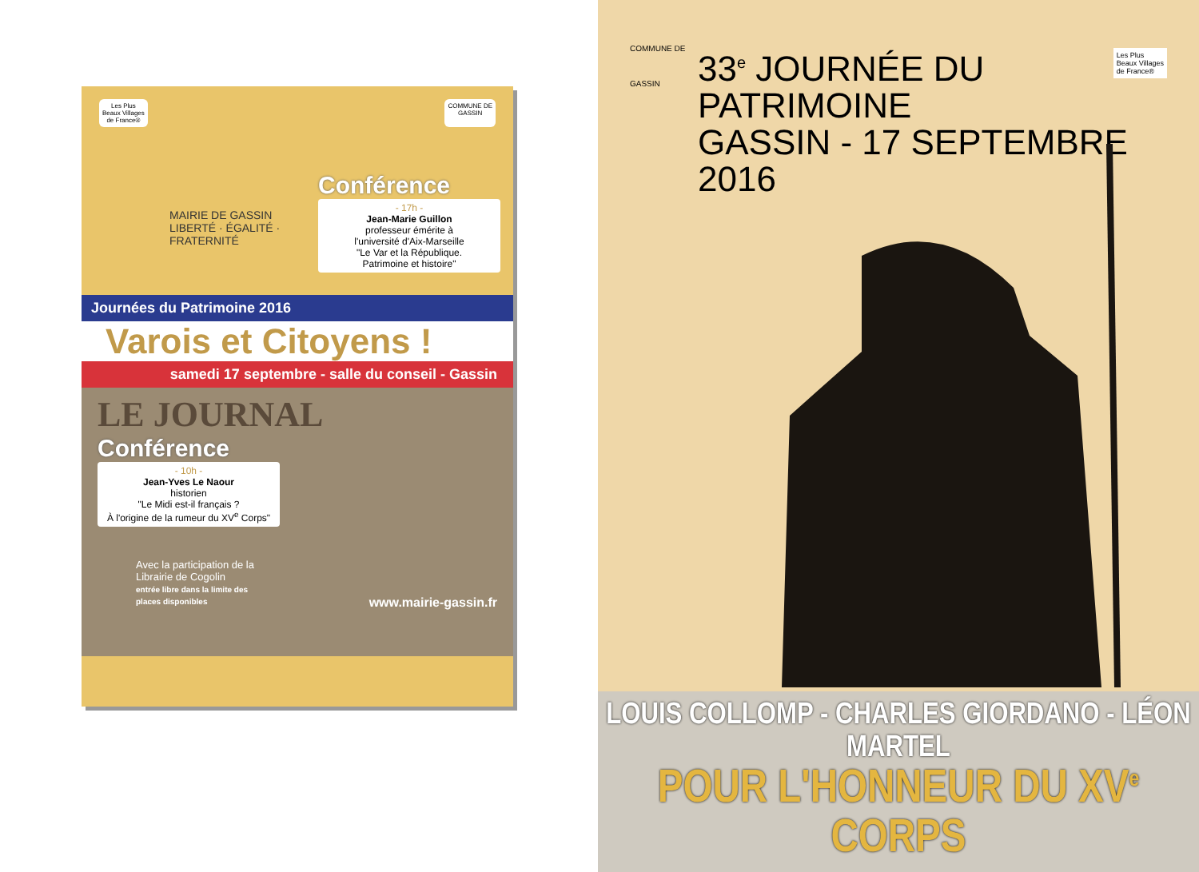Les Plus
Beaux Villages
de France®
COMMUNE DE
GASSIN
Conférence
- 17h -
Jean-Marie Guillon
professeur émérite à
l'université d'Aix-Marseille
"Le Var et la République.
Patrimoine et histoire"
MAIRIE DE GASSIN
LIBERTÉ · ÉGALITÉ · FRATERNITÉ
Journées du Patrimoine 2016
Varois et Citoyens !
samedi 17 septembre - salle du conseil - Gassin
LE JOURNAL
Conférence
- 10h -
Jean-Yves Le Naour
historien
"Le Midi est-il français ?
À l'origine de la rumeur du XV<sup>e</sup> Corps"
Avec la participation de la Librairie de Cogolin
entrée libre dans la limite des places disponibles
www.mairie-gassin.fr
COMMUNE DE
GASSIN
Les Plus
Beaux Villages
de France®
33<sup>e</sup> JOURNÉE DU PATRIMOINE
GASSIN - 17 SEPTEMBRE 2016
LOUIS COLLOMP - CHARLES GIORDANO - LÉON MARTEL
POUR L'HONNEUR DU XV<sup>e</sup> CORPS